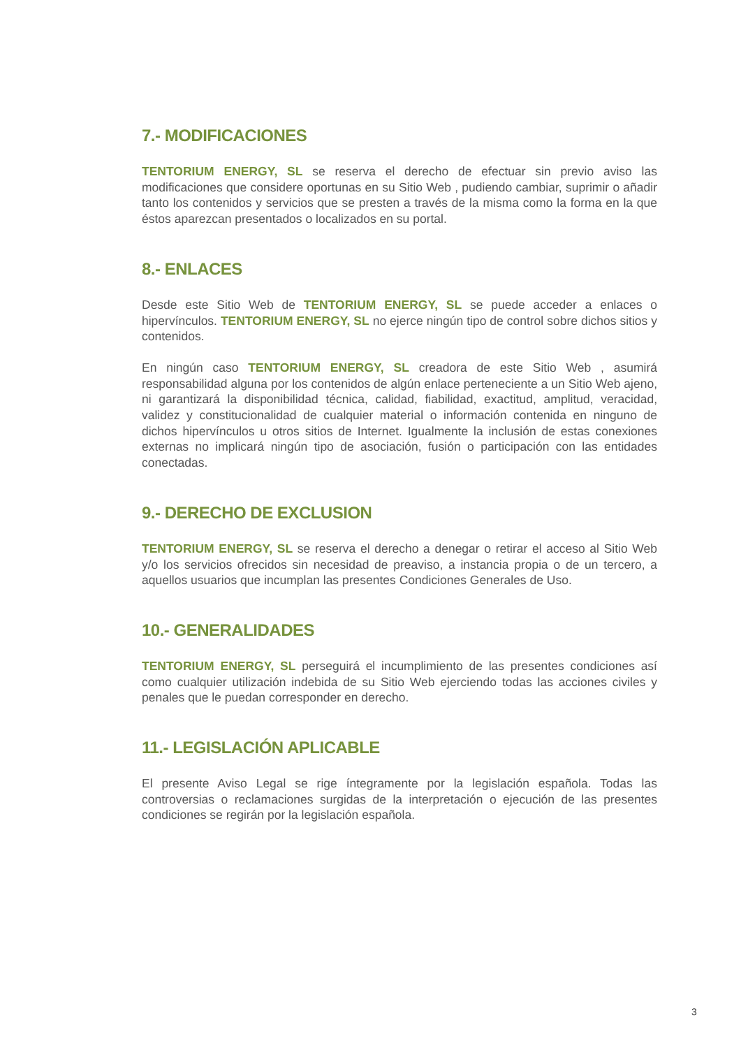7.- MODIFICACIONES
TENTORIUM ENERGY, SL se reserva el derecho de efectuar sin previo aviso las modificaciones que considere oportunas en su Sitio Web , pudiendo cambiar, suprimir o añadir tanto los contenidos y servicios que se presten a través de la misma como la forma en la que éstos aparezcan presentados o localizados en su portal.
8.- ENLACES
Desde este Sitio Web de TENTORIUM ENERGY, SL se puede acceder a enlaces o hipervínculos. TENTORIUM ENERGY, SL no ejerce ningún tipo de control sobre dichos sitios y contenidos.
En ningún caso TENTORIUM ENERGY, SL creadora de este Sitio Web , asumirá responsabilidad alguna por los contenidos de algún enlace perteneciente a un Sitio Web ajeno, ni garantizará la disponibilidad técnica, calidad, fiabilidad, exactitud, amplitud, veracidad, validez y constitucionalidad de cualquier material o información contenida en ninguno de dichos hipervínculos u otros sitios de Internet. Igualmente la inclusión de estas conexiones externas no implicará ningún tipo de asociación, fusión o participación con las entidades conectadas.
9.- DERECHO DE EXCLUSION
TENTORIUM ENERGY, SL se reserva el derecho a denegar o retirar el acceso al Sitio Web y/o los servicios ofrecidos sin necesidad de preaviso, a instancia propia o de un tercero, a aquellos usuarios que incumplan las presentes Condiciones Generales de Uso.
10.- GENERALIDADES
TENTORIUM ENERGY, SL perseguirá el incumplimiento de las presentes condiciones así como cualquier utilización indebida de su Sitio Web ejerciendo todas las acciones civiles y penales que le puedan corresponder en derecho.
11.- LEGISLACIÓN APLICABLE
El presente Aviso Legal se rige íntegramente por la legislación española. Todas las controversias o reclamaciones surgidas de la interpretación o ejecución de las presentes condiciones se regirán por la legislación española.
3